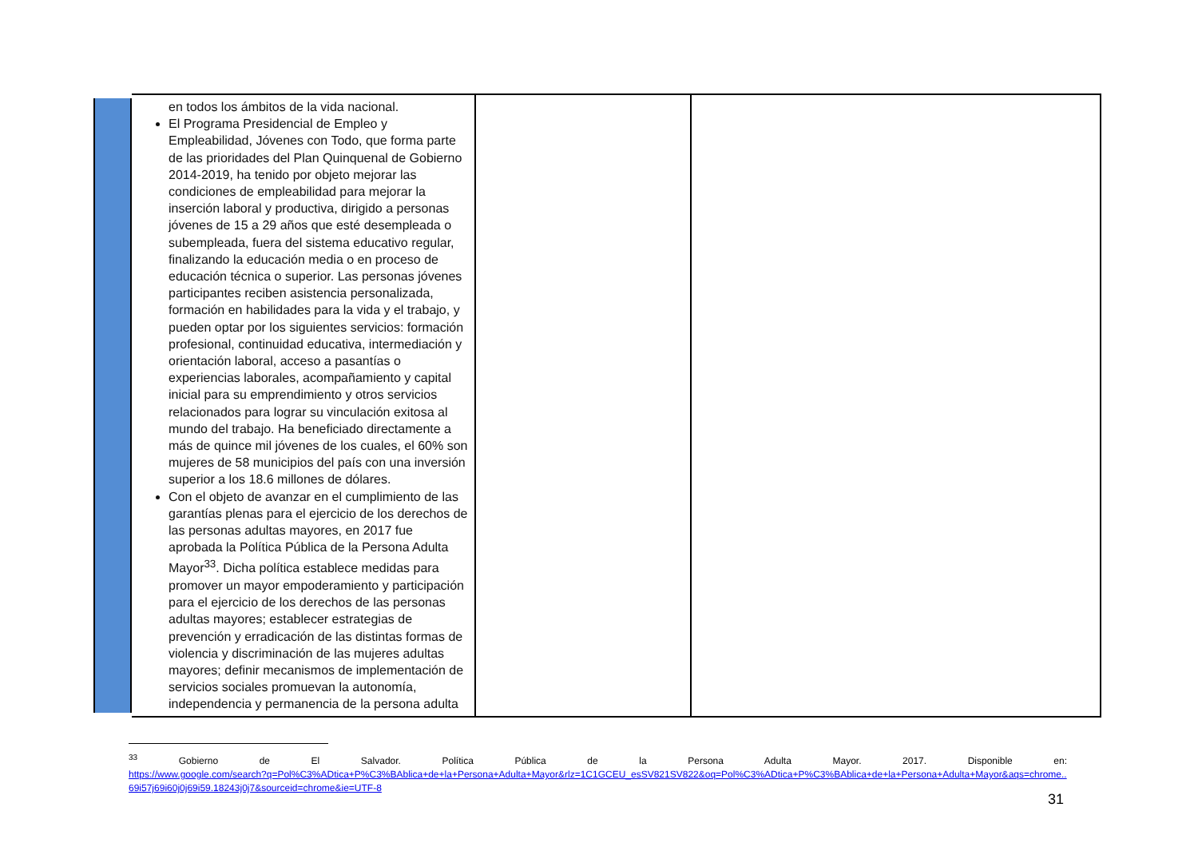| | en todos los ámbitos de la vida nacional. El Programa Presidencial de Empleo y Empleabilidad, Jóvenes con Todo, que forma parte de las prioridades del Plan Quinquenal de Gobierno 2014-2019, ha tenido por objeto mejorar las condiciones de empleabilidad para mejorar la inserción laboral y productiva, dirigido a personas jóvenes de 15 a 29 años que esté desempleada o subempleada, fuera del sistema educativo regular, finalizando la educación media o en proceso de educación técnica o superior. Las personas jóvenes participantes reciben asistencia personalizada, formación en habilidades para la vida y el trabajo, y pueden optar por los siguientes servicios: formación profesional, continuidad educativa, intermediación y orientación laboral, acceso a pasantías o experiencias laborales, acompañamiento y capital inicial para su emprendimiento y otros servicios relacionados para lograr su vinculación exitosa al mundo del trabajo. Ha beneficiado directamente a más de quince mil jóvenes de los cuales, el 60% son mujeres de 58 municipios del país con una inversión superior a los 18.6 millones de dólares. Con el objeto de avanzar en el cumplimiento de las garantías plenas para el ejercicio de los derechos de las personas adultas mayores, en 2017 fue aprobada la Política Pública de la Persona Adulta Mayor<sup>33</sup>. Dicha política establece medidas para promover un mayor empoderamiento y participación para el ejercicio de los derechos de las personas adultas mayores; establecer estrategias de prevención y erradicación de las distintas formas de violencia y discriminación de las mujeres adultas mayores; definir mecanismos de implementación de servicios sociales promuevan la autonomía, independencia y permanencia de la persona adulta | | |
<sup>33</sup> Gobierno de El Salvador. Política Pública de la Persona Adulta Mayor. 2017. Disponible en:
https://www.google.com/search?q=Pol%C3%ADtica+P%C3%BAblica+de+la+Persona+Adulta+Mayor&rlz=1C1GCEU_esSV821SV822&oq=Pol%C3%ADtica+P%C3%BAblica+de+la+Persona+Adulta+Mayor&aqs=chrome..69i57j69i60j0j69i59.18243j0j7&sourceid=chrome&ie=UTF-8
31